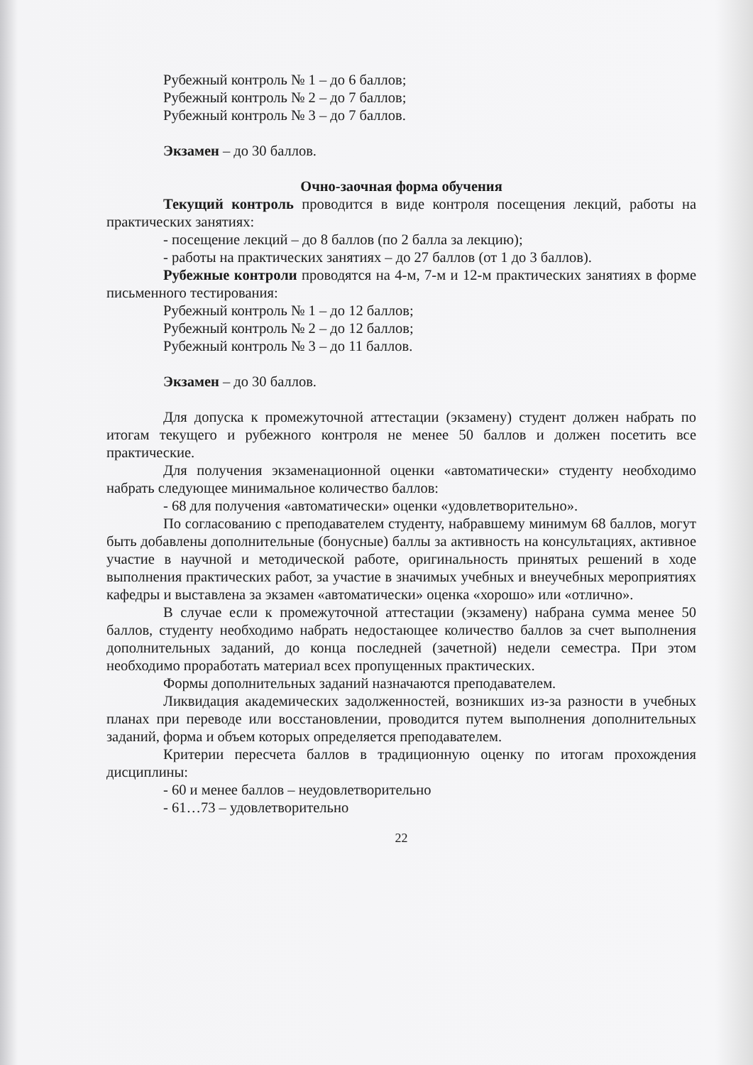Рубежный контроль № 1 – до 6 баллов;
Рубежный контроль № 2 – до 7 баллов;
Рубежный контроль № 3 – до 7 баллов.
Экзамен – до 30 баллов.
Очно-заочная форма обучения
Текущий контроль проводится в виде контроля посещения лекций, работы на практических занятиях:
- посещение лекций – до 8 баллов (по 2 балла за лекцию);
- работы на практических занятиях – до 27 баллов (от 1 до 3 баллов).
Рубежные контроли проводятся на 4-м, 7-м и 12-м практических занятиях в форме письменного тестирования:
Рубежный контроль № 1 – до 12 баллов;
Рубежный контроль № 2 – до 12 баллов;
Рубежный контроль № 3 – до 11 баллов.
Экзамен – до 30 баллов.
Для допуска к промежуточной аттестации (экзамену) студент должен набрать по итогам текущего и рубежного контроля не менее 50 баллов и должен посетить все практические.
Для получения экзаменационной оценки «автоматически» студенту необходимо набрать следующее минимальное количество баллов:
- 68 для получения «автоматически» оценки «удовлетворительно».
По согласованию с преподавателем студенту, набравшему минимум 68 баллов, могут быть добавлены дополнительные (бонусные) баллы за активность на консультациях, активное участие в научной и методической работе, оригинальность принятых решений в ходе выполнения практических работ, за участие в значимых учебных и внеучебных мероприятиях кафедры и выставлена за экзамен «автоматически» оценка «хорошо» или «отлично».
В случае если к промежуточной аттестации (экзамену) набрана сумма менее 50 баллов, студенту необходимо набрать недостающее количество баллов за счет выполнения дополнительных заданий, до конца последней (зачетной) недели семестра. При этом необходимо проработать материал всех пропущенных практических.
Формы дополнительных заданий назначаются преподавателем.
Ликвидация академических задолженностей, возникших из-за разности в учебных планах при переводе или восстановлении, проводится путем выполнения дополнительных заданий, форма и объем которых определяется преподавателем.
Критерии пересчета баллов в традиционную оценку по итогам прохождения дисциплины:
- 60 и менее баллов – неудовлетворительно
- 61…73 – удовлетворительно
22